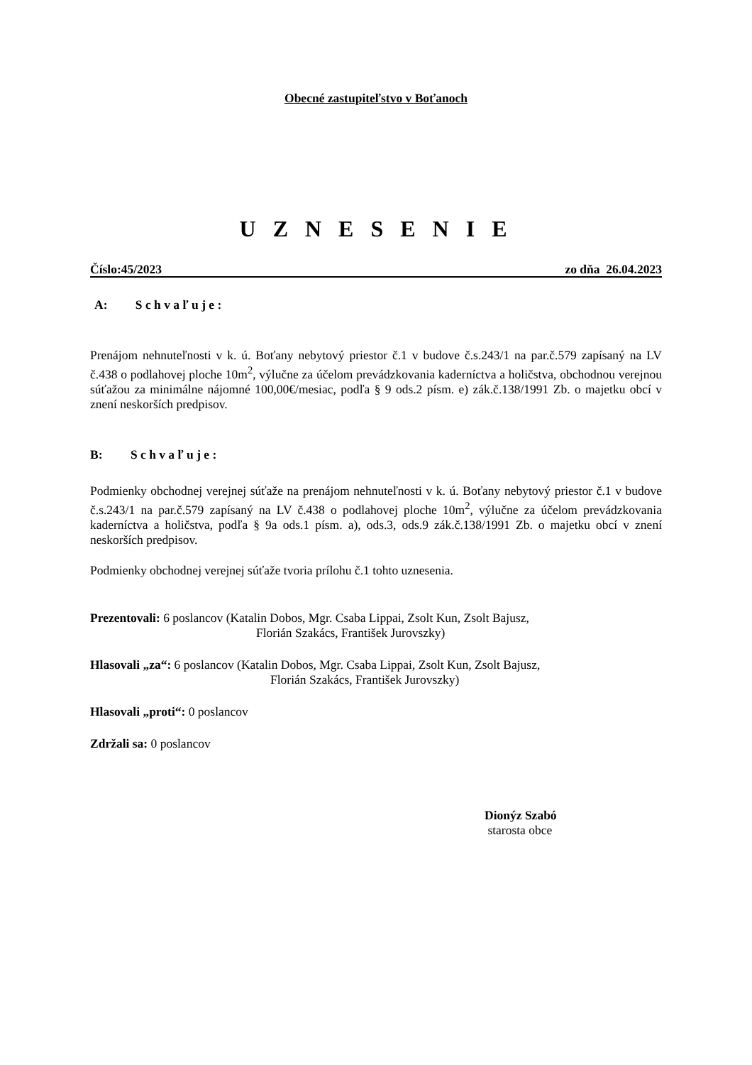Obecné zastupiteľstvo v Boťanoch
U Z N E S E N I E
Číslo:45/2023 zo dňa 26.04.2023
A: S c h v a ľ u j e :
Prenájom nehnuteľnosti v k. ú. Boťany nebytový priestor č.1 v budove č.s.243/1 na par.č.579 zapísaný na LV č.438 o podlahovej ploche 10m<sup>2</sup>, výlučne za účelom prevádzkovania kaderníctva a holičstva, obchodnou verejnou súťažou za minimálne nájomné 100,00€/mesiac, podľa § 9 ods.2 písm. e) zák.č.138/1991 Zb. o majetku obcí v znení neskorších predpisov.
B: S c h v a ľ u j e :
Podmienky obchodnej verejnej súťaže na prenájom nehnuteľnosti v k. ú. Boťany nebytový priestor č.1 v budove č.s.243/1 na par.č.579 zapísaný na LV č.438 o podlahovej ploche 10m<sup>2</sup>, výlučne za účelom prevádzkovania kaderníctva a holičstva, podľa § 9a ods.1 písm. a), ods.3, ods.9 zák.č.138/1991 Zb. o majetku obcí v znení neskorších predpisov.
Podmienky obchodnej verejnej súťaže tvoria prílohu č.1 tohto uznesenia.
Prezentovali: 6 poslancov (Katalin Dobos, Mgr. Csaba Lippai, Zsolt Kun, Zsolt Bajusz,
Florián Szakács, František Jurovszky)
Hlasovali „za“: 6 poslancov (Katalin Dobos, Mgr. Csaba Lippai, Zsolt Kun, Zsolt Bajusz,
Florián Szakács, František Jurovszky)
Hlasovali „proti“: 0 poslancov
Zdržali sa: 0 poslancov
Dionýz Szabó
starosta obce